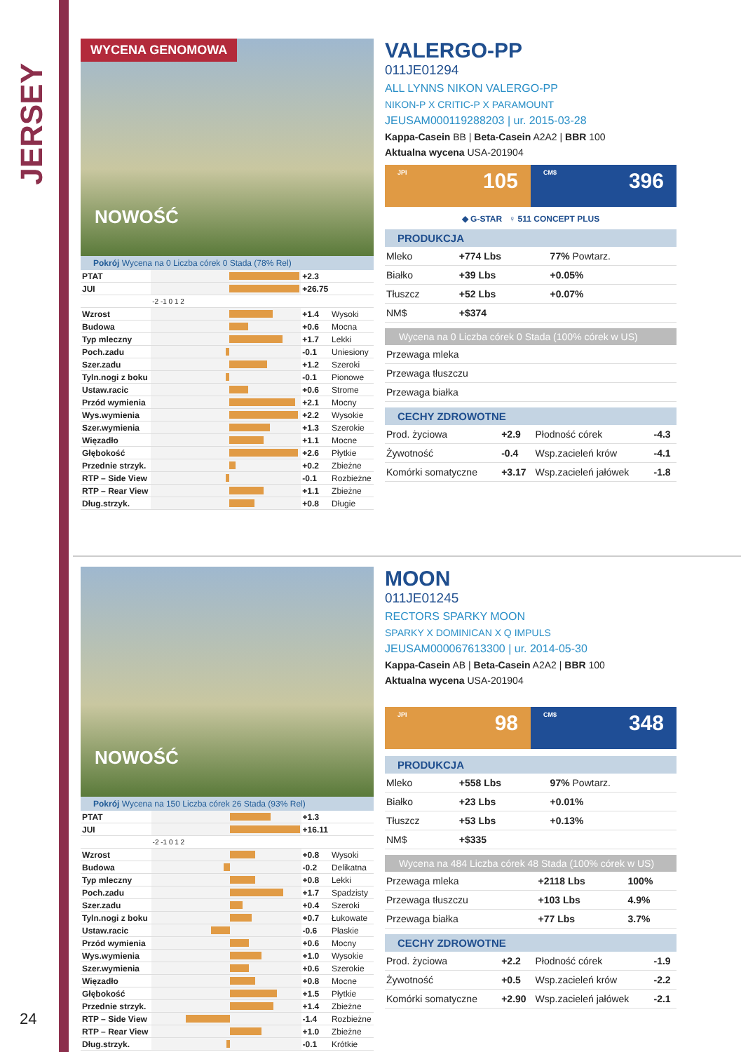JERSEY
24
WYCENA GENOMOWA
NOWOŚĆ
Pokrój Wycena na 0 Liczba córek 0 Stada (78% Rel)
| PTAT | | +2.3 | |
| JUI | | +26.75 | |
| | -2 -1 0 1 2 | | |
| Wzrost | | +1.4 | Wysoki |
| Budowa | | +0.6 | Mocna |
| Typ mleczny | | +1.7 | Lekki |
| Poch.zadu | | -0.1 | Uniesiony |
| Szer.zadu | | +1.2 | Szeroki |
| Tyln.nogi z boku | | -0.1 | Pionowe |
| Ustaw.racic | | +0.6 | Strome |
| Przód wymienia | | +2.1 | Mocny |
| Wys.wymienia | | +2.2 | Wysokie |
| Szer.wymienia | | +1.3 | Szerokie |
| Więzadło | | +1.1 | Mocne |
| Głębokość | | +2.6 | Płytkie |
| Przednie strzyk. | | +0.2 | Zbieżne |
| RTP – Side View | | -0.1 | Rozbieżne |
| RTP – Rear View | | +1.1 | Zbieżne |
| Dług.strzyk. | | +0.8 | Długie |
VALERGO-PP
011JE01294
ALL LYNNS NIKON VALERGO-PP
NIKON-P X CRITIC-P X PARAMOUNT
JEUSAM000119288203 | ur. 2015-03-28
Kappa-Casein BB | Beta-Casein A2A2 | BBR 100
Aktualna wycena USA-201904
JPI 105
CM$ 396
◆ G-STAR ♀ 511 CONCEPT PLUS
PRODUKCJA
| Mleko | +774 Lbs | 77% Powtarz. |
| Białko | +39 Lbs | +0.05% |
| Tłuszcz | +52 Lbs | +0.07% |
| NM$ | +$374 | |
Wycena na 0 Liczba córek 0 Stada (100% córek w US)
| Przewaga mleka |
| Przewaga tłuszczu |
| Przewaga białka |
CECHY ZDROWOTNE
| Prod. życiowa | +2.9 | Płodność córek | -4.3 |
| Żywotność | -0.4 | Wsp.zacieleń krów | -4.1 |
| Komórki somatyczne | +3.17 | Wsp.zacieleń jałówek | -1.8 |
NOWOŚĆ
Pokrój Wycena na 150 Liczba córek 26 Stada (93% Rel)
| PTAT | | +1.3 | |
| JUI | | +16.11 | |
| | -2 -1 0 1 2 | | |
| Wzrost | | +0.8 | Wysoki |
| Budowa | | -0.2 | Delikatna |
| Typ mleczny | | +0.8 | Lekki |
| Poch.zadu | | +1.7 | Spadzisty |
| Szer.zadu | | +0.4 | Szeroki |
| Tyln.nogi z boku | | +0.7 | Łukowate |
| Ustaw.racic | | -0.6 | Płaskie |
| Przód wymienia | | +0.6 | Mocny |
| Wys.wymienia | | +1.0 | Wysokie |
| Szer.wymienia | | +0.6 | Szerokie |
| Więzadło | | +0.8 | Mocne |
| Głębokość | | +1.5 | Płytkie |
| Przednie strzyk. | | +1.4 | Zbieżne |
| RTP – Side View | | -1.4 | Rozbieżne |
| RTP – Rear View | | +1.0 | Zbieżne |
| Dług.strzyk. | | -0.1 | Krótkie |
MOON
011JE01245
RECTORS SPARKY MOON
SPARKY X DOMINICAN X Q IMPULS
JEUSAM000067613300 | ur. 2014-05-30
Kappa-Casein AB | Beta-Casein A2A2 | BBR 100
Aktualna wycena USA-201904
JPI 98
CM$ 348
PRODUKCJA
| Mleko | +558 Lbs | 97% Powtarz. |
| Białko | +23 Lbs | +0.01% |
| Tłuszcz | +53 Lbs | +0.13% |
| NM$ | +$335 | |
Wycena na 484 Liczba córek 48 Stada (100% córek w US)
| Przewaga mleka | +2118 Lbs | 100% |
| Przewaga tłuszczu | +103 Lbs | 4.9% |
| Przewaga białka | +77 Lbs | 3.7% |
CECHY ZDROWOTNE
| Prod. życiowa | +2.2 | Płodność córek | -1.9 |
| Żywotność | +0.5 | Wsp.zacieleń krów | -2.2 |
| Komórki somatyczne | +2.90 | Wsp.zacieleń jałówek | -2.1 |